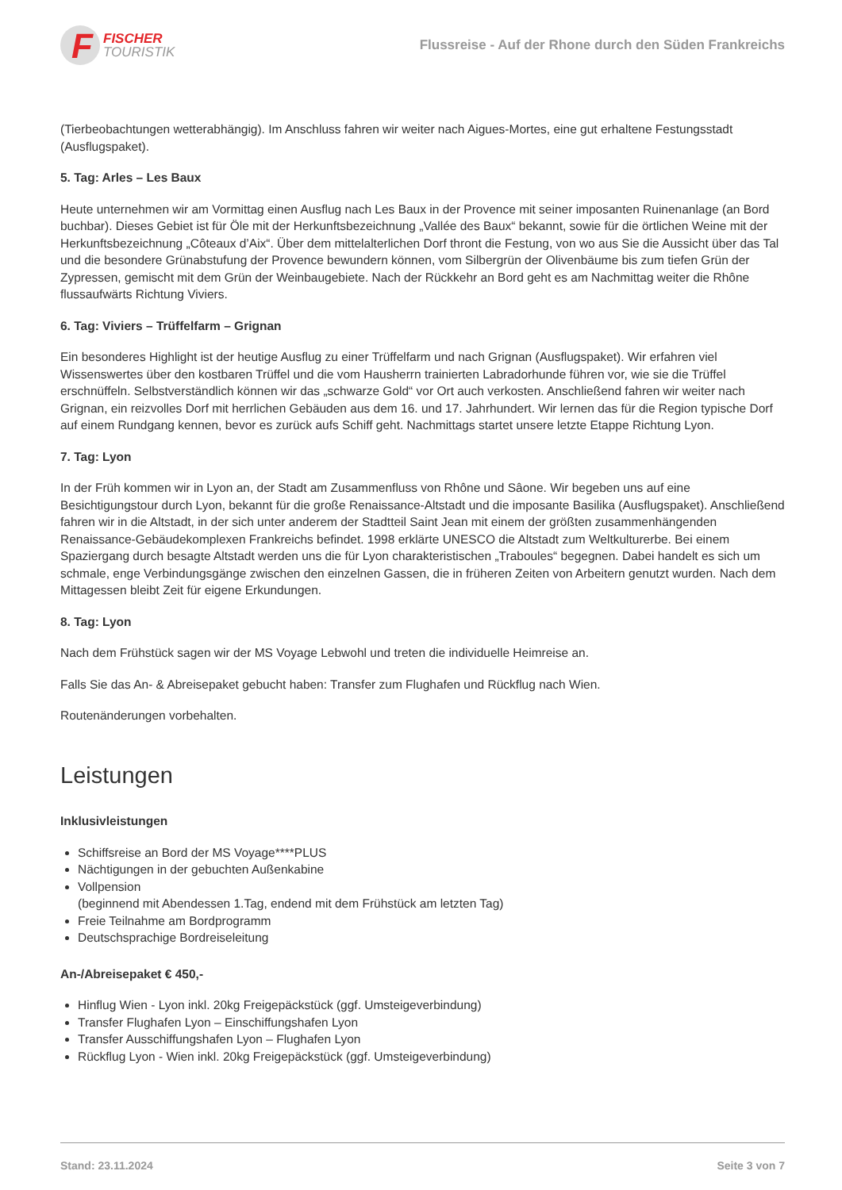F
FISCHER
TOURISTIK
Flussreise - Auf der Rhone durch den Süden Frankreichs
(Tierbeobachtungen wetterabhängig). Im Anschluss fahren wir weiter nach Aigues-Mortes, eine gut erhaltene Festungsstadt (Ausflugspaket).
5. Tag: Arles – Les Baux
Heute unternehmen wir am Vormittag einen Ausflug nach Les Baux in der Provence mit seiner imposanten Ruinenanlage (an Bord buchbar). Dieses Gebiet ist für Öle mit der Herkunftsbezeichnung „Vallée des Baux“ bekannt, sowie für die örtlichen Weine mit der Herkunftsbezeichnung „Côteaux d’Aix“. Über dem mittelalterlichen Dorf thront die Festung, von wo aus Sie die Aussicht über das Tal und die besondere Grünabstufung der Provence bewundern können, vom Silbergrün der Olivenbäume bis zum tiefen Grün der Zypressen, gemischt mit dem Grün der Weinbaugebiete. Nach der Rückkehr an Bord geht es am Nachmittag weiter die Rhône flussaufwärts Richtung Viviers.
6. Tag: Viviers – Trüffelfarm – Grignan
Ein besonderes Highlight ist der heutige Ausflug zu einer Trüffelfarm und nach Grignan (Ausflugspaket). Wir erfahren viel Wissenswertes über den kostbaren Trüffel und die vom Hausherrn trainierten Labradorhunde führen vor, wie sie die Trüffel erschnüffeln. Selbstverständlich können wir das „schwarze Gold“ vor Ort auch verkosten. Anschließend fahren wir weiter nach Grignan, ein reizvolles Dorf mit herrlichen Gebäuden aus dem 16. und 17. Jahrhundert. Wir lernen das für die Region typische Dorf auf einem Rundgang kennen, bevor es zurück aufs Schiff geht. Nachmittags startet unsere letzte Etappe Richtung Lyon.
7. Tag: Lyon
In der Früh kommen wir in Lyon an, der Stadt am Zusammenfluss von Rhône und Sâone. Wir begeben uns auf eine Besichtigungstour durch Lyon, bekannt für die große Renaissance-Altstadt und die imposante Basilika (Ausflugspaket). Anschließend fahren wir in die Altstadt, in der sich unter anderem der Stadtteil Saint Jean mit einem der größten zusammenhängenden Renaissance-Gebäudekomplexen Frankreichs befindet. 1998 erklärte UNESCO die Altstadt zum Weltkulturerbe. Bei einem Spaziergang durch besagte Altstadt werden uns die für Lyon charakteristischen „Traboules“ begegnen. Dabei handelt es sich um schmale, enge Verbindungsgänge zwischen den einzelnen Gassen, die in früheren Zeiten von Arbeitern genutzt wurden. Nach dem Mittagessen bleibt Zeit für eigene Erkundungen.
8. Tag: Lyon
Nach dem Frühstück sagen wir der MS Voyage Lebwohl und treten die individuelle Heimreise an.
Falls Sie das An- & Abreisepaket gebucht haben: Transfer zum Flughafen und Rückflug nach Wien.
Routenänderungen vorbehalten.
Leistungen
Inklusivleistungen
Schiffsreise an Bord der MS Voyage****PLUS
Nächtigungen in der gebuchten Außenkabine
Vollpension
(beginnend mit Abendessen 1.Tag, endend mit dem Frühstück am letzten Tag)
Freie Teilnahme am Bordprogramm
Deutschsprachige Bordreiseleitung
An-/Abreisepaket € 450,-
Hinflug Wien - Lyon inkl. 20kg Freigepäckstück (ggf. Umsteigeverbindung)
Transfer Flughafen Lyon – Einschiffungshafen Lyon
Transfer Ausschiffungshafen Lyon – Flughafen Lyon
Rückflug Lyon - Wien inkl. 20kg Freigepäckstück (ggf. Umsteigeverbindung)
Stand: 23.11.2024 Seite 3 von 7